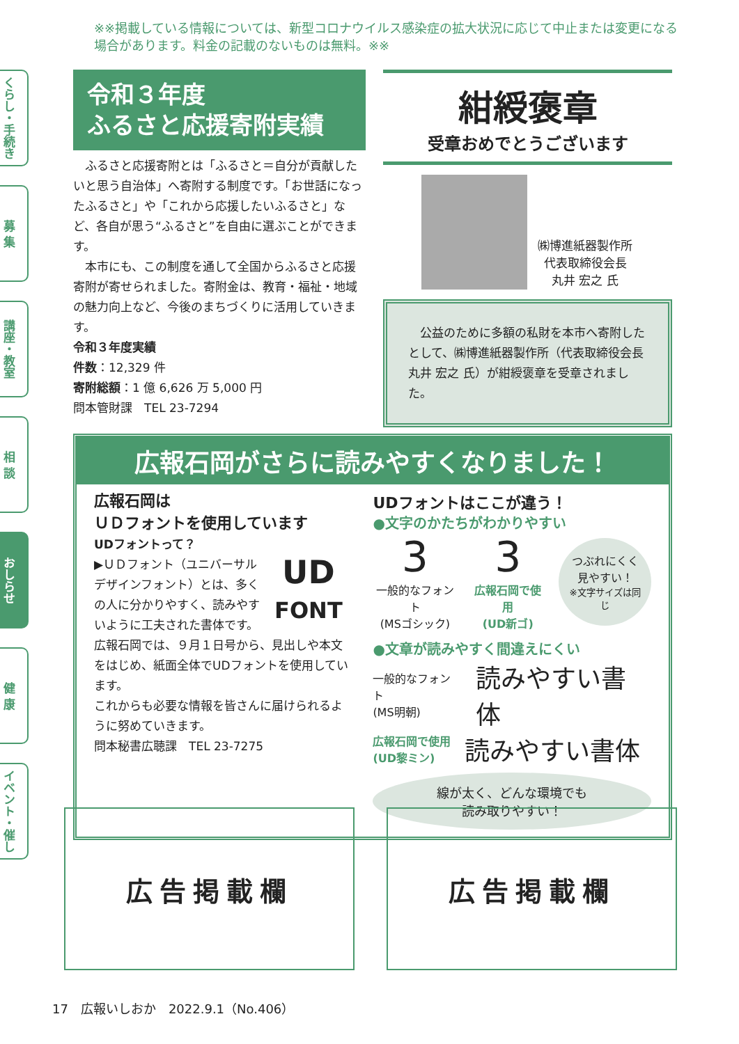※※掲載している情報については、新型コロナウイルス感染症の拡大状況に応じて中止または変更になる場合があります。料金の記載のないものは無料。※※
くらし・手続き
募 集
講座・教室
相 談
おしらせ
健 康
イベント・催し
令和３年度
ふるさと応援寄附実績
　ふるさと応援寄附とは「ふるさと＝自分が貢献したいと思う自治体」へ寄附する制度です。「お世話になったふるさと」や「これから応援したいふるさと」など、各自が思う“ふるさと”を自由に選ぶことができます。
　本市にも、この制度を通して全国からふるさと応援寄附が寄せられました。寄附金は、教育・福祉・地域の魅力向上など、今後のまちづくりに活用していきます。
令和３年度実績
件数：12,329 件
寄附総額：1 億 6,626 万 5,000 円
問本管財課　TEL 23-7294
紺綬褒章
受章おめでとうございます
㈱博進紙器製作所
代表取締役会長
丸井 宏之 氏
　公益のために多額の私財を本市へ寄附したとして、㈱博進紙器製作所（代表取締役会長 丸井 宏之 氏）が紺綬褒章を受章されました。
広報石岡がさらに読みやすくなりました！
広報石岡は
ＵＤフォントを使用しています
UDフォントって？
UD
FONT
▶ＵＤフォント（ユニバーサルデザインフォント）とは、多くの人に分かりやすく、読みやすいように工夫された書体です。
広報石岡では、９月１日号から、見出しや本文をはじめ、紙面全体でUDフォントを使用しています。
これからも必要な情報を皆さんに届けられるように努めていきます。
問本秘書広聴課　TEL 23-7275
UDフォントはここが違う！
●文字のかたちがわかりやすい
3
一般的なフォント
(MSゴシック)
3
広報石岡で使用
(UD新ゴ)
つぶれにくく
見やすい！
※文字サイズは同じ
●文章が読みやすく間違えにくい
一般的なフォント
(MS明朝)
読みやすい書体
広報石岡で使用
(UD黎ミン)
読みやすい書体
線が太く、どんな環境でも
読み取りやすい！
広告掲載欄 広告掲載欄
17　広報いしおか　2022.9.1（No.406）